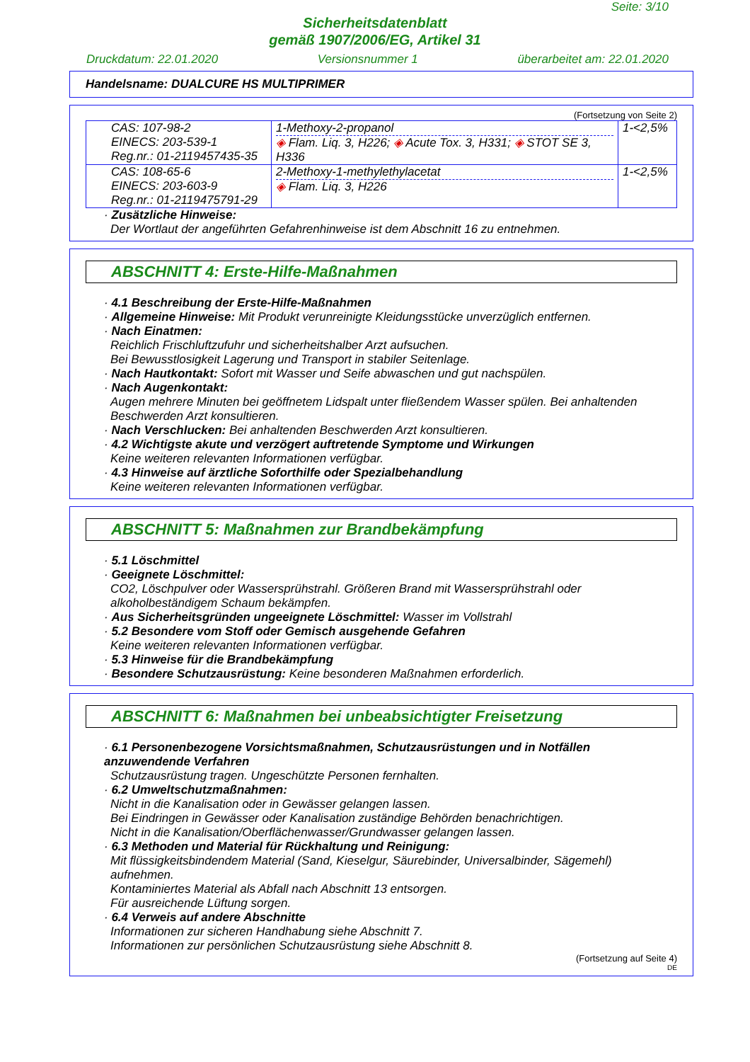Seite: 3/10
Sicherheitsdatenblatt
gemäß 1907/2006/EG, Artikel 31
Druckdatum: 22.01.2020 Versionsnummer 1 überarbeitet am: 22.01.2020
Handelsname: DUALCURE HS MULTIPRIMER
(Fortsetzung von Seite 2)
| CAS: 107-98-2 EINECS: 203-539-1 Reg.nr.: 01-2119457435-35 | 1-Methoxy-2-propanol ◈ Flam. Liq. 3, H226; ◈ Acute Tox. 3, H331; ◈ STOT SE 3, H336 | 1-<2,5% |
| CAS: 108-65-6 EINECS: 203-603-9 Reg.nr.: 01-2119475791-29 | 2-Methoxy-1-methylethylacetat ◈ Flam. Liq. 3, H226 | 1-<2,5% |
· Zusätzliche Hinweise:
Der Wortlaut der angeführten Gefahrenhinweise ist dem Abschnitt 16 zu entnehmen.
ABSCHNITT 4: Erste-Hilfe-Maßnahmen
· 4.1 Beschreibung der Erste-Hilfe-Maßnahmen
· Allgemeine Hinweise: Mit Produkt verunreinigte Kleidungsstücke unverzüglich entfernen.
· Nach Einatmen:
Reichlich Frischluftzufuhr und sicherheitshalber Arzt aufsuchen.
Bei Bewusstlosigkeit Lagerung und Transport in stabiler Seitenlage.
· Nach Hautkontakt: Sofort mit Wasser und Seife abwaschen und gut nachspülen.
· Nach Augenkontakt:
Augen mehrere Minuten bei geöffnetem Lidspalt unter fließendem Wasser spülen. Bei anhaltenden Beschwerden Arzt konsultieren.
· Nach Verschlucken: Bei anhaltenden Beschwerden Arzt konsultieren.
· 4.2 Wichtigste akute und verzögert auftretende Symptome und Wirkungen
Keine weiteren relevanten Informationen verfügbar.
· 4.3 Hinweise auf ärztliche Soforthilfe oder Spezialbehandlung
Keine weiteren relevanten Informationen verfügbar.
ABSCHNITT 5: Maßnahmen zur Brandbekämpfung
· 5.1 Löschmittel
· Geeignete Löschmittel:
CO2, Löschpulver oder Wassersprühstrahl. Größeren Brand mit Wassersprühstrahl oder alkoholbeständigem Schaum bekämpfen.
· Aus Sicherheitsgründen ungeeignete Löschmittel: Wasser im Vollstrahl
· 5.2 Besondere vom Stoff oder Gemisch ausgehende Gefahren
Keine weiteren relevanten Informationen verfügbar.
· 5.3 Hinweise für die Brandbekämpfung
· Besondere Schutzausrüstung: Keine besonderen Maßnahmen erforderlich.
ABSCHNITT 6: Maßnahmen bei unbeabsichtigter Freisetzung
· 6.1 Personenbezogene Vorsichtsmaßnahmen, Schutzausrüstungen und in Notfällen anzuwendende Verfahren
Schutzausrüstung tragen. Ungeschützte Personen fernhalten.
· 6.2 Umweltschutzmaßnahmen:
Nicht in die Kanalisation oder in Gewässer gelangen lassen.
Bei Eindringen in Gewässer oder Kanalisation zuständige Behörden benachrichtigen.
Nicht in die Kanalisation/Oberflächenwasser/Grundwasser gelangen lassen.
· 6.3 Methoden und Material für Rückhaltung und Reinigung:
Mit flüssigkeitsbindendem Material (Sand, Kieselgur, Säurebinder, Universalbinder, Sägemehl) aufnehmen.
Kontaminiertes Material als Abfall nach Abschnitt 13 entsorgen.
Für ausreichende Lüftung sorgen.
· 6.4 Verweis auf andere Abschnitte
Informationen zur sicheren Handhabung siehe Abschnitt 7.
Informationen zur persönlichen Schutzausrüstung siehe Abschnitt 8.
(Fortsetzung auf Seite 4)
DE